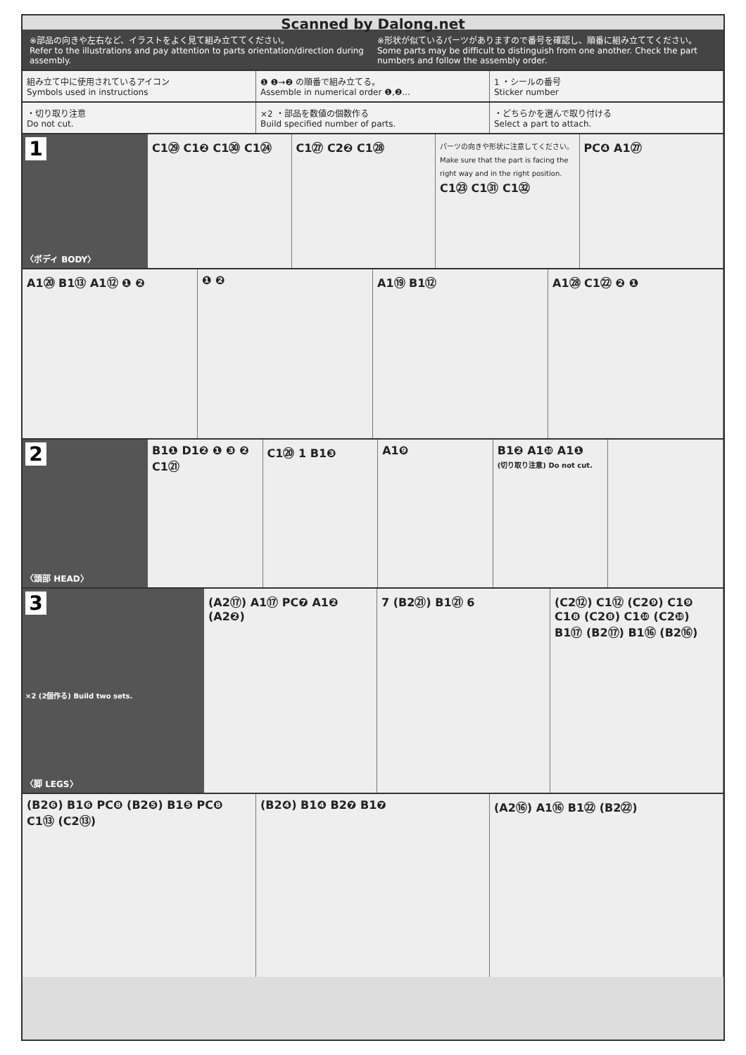Scanned by Dalong.net
※部品の向きや左右など、イラストをよく見て組み立ててください。
Refer to the illustrations and pay attention to parts orientation/direction during assembly.
※形状が似ているパーツがありますので番号を確認し、順番に組み立ててください。
Some parts may be difficult to distinguish from one another. Check the part numbers and follow the assembly order.
組み立て中に使用されているアイコン
Symbols used in instructions
❶ ❶→❷ の順番で組み立てる。
Assemble in numerical order ❶,❷...
1 ・シールの番号
Sticker number
・切り取り注意
Do not cut.
×2 ・部品を数値の個数作る
Build specified number of parts.
・どちらかを選んで取り付ける
Select a part to attach.
1
〈ボディ BODY〉
C1㉙ C1❷ C1㉚ C1㉔
C1㉗ C2❷ C1㉘
パーツの向きや形状に注意してください。
Make sure that the part is facing the right way and in the right position.
C1㉓ C1㉛ C1㉜
PC❹ A1㉗
A1⑳ B1⑬ A1⑫ ❶ ❷
❶ ❷
A1⑲ B1⑫
A1㉘ C1㉒ ❷ ❶
2
〈頭部 HEAD〉
B1❶ D1❷ ❶ ❸ ❷ C1㉑
C1⑳ 1 B1❸
A1❾
B1❷ A1❿ A1❶
(切り取り注意) Do not cut.
3
×2 (2個作る) Build two sets.
〈脚 LEGS〉
(A2⑰) A1⑰ PC❼ A1❷ (A2❷)
7 (B2㉑) B1㉑ 6
(C2⑫) C1⑫ (C2❾) C1❾ C1❽ (C2❽) C1❿ (C2❿) B1⑰ (B2⑰) B1⑯ (B2⑯)
(B2❻) B1❻ PC❽ (B2❺) B1❺ PC❽ C1⑬ (C2⑬)
(B2❹) B1❹ B2❼ B1❼
(A2⑯) A1⑯ B1㉒ (B2㉒)